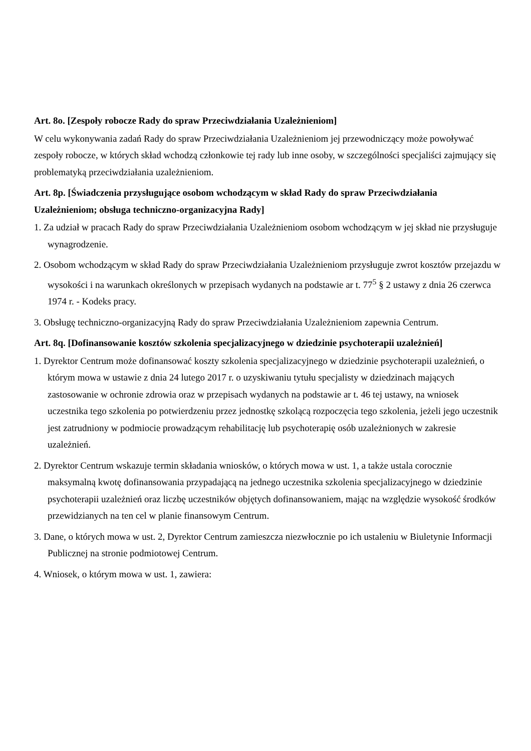Art. 8o. [Zespoły robocze Rady do spraw Przeciwdziałania Uzależnieniom]
W celu wykonywania zadań Rady do spraw Przeciwdziałania Uzależnieniom jej przewodniczący może powoływać zespoły robocze, w których skład wchodzą członkowie tej rady lub inne osoby, w szczególności specjaliści zajmujący się problematyką przeciwdziałania uzależnieniom.
Art. 8p. [Świadczenia przysługujące osobom wchodzącym w skład Rady do spraw Przeciwdziałania Uzależnieniom; obsługa techniczno-organizacyjna Rady]
1. Za udział w pracach Rady do spraw Przeciwdziałania Uzależnieniom osobom wchodzącym w jej skład nie przysługuje wynagrodzenie.
2. Osobom wchodzącym w skład Rady do spraw Przeciwdziałania Uzależnieniom przysługuje zwrot kosztów przejazdu w wysokości i na warunkach określonych w przepisach wydanych na podstawie ar t. 77<sup>5</sup> § 2 ustawy z dnia 26 czerwca 1974 r. - Kodeks pracy.
3. Obsługę techniczno-organizacyjną Rady do spraw Przeciwdziałania Uzależnieniom zapewnia Centrum.
Art. 8q. [Dofinansowanie kosztów szkolenia specjalizacyjnego w dziedzinie psychoterapii uzależnień]
1. Dyrektor Centrum może dofinansować koszty szkolenia specjalizacyjnego w dziedzinie psychoterapii uzależnień, o którym mowa w ustawie z dnia 24 lutego 2017 r. o uzyskiwaniu tytułu specjalisty w dziedzinach mających zastosowanie w ochronie zdrowia oraz w przepisach wydanych na podstawie ar t. 46 tej ustawy, na wniosek uczestnika tego szkolenia po potwierdzeniu przez jednostkę szkolącą rozpoczęcia tego szkolenia, jeżeli jego uczestnik jest zatrudniony w podmiocie prowadzącym rehabilitację lub psychoterapię osób uzależnionych w zakresie uzależnień.
2. Dyrektor Centrum wskazuje termin składania wniosków, o których mowa w ust. 1, a także ustala corocznie maksymalną kwotę dofinansowania przypadającą na jednego uczestnika szkolenia specjalizacyjnego w dziedzinie psychoterapii uzależnień oraz liczbę uczestników objętych dofinansowaniem, mając na względzie wysokość środków przewidzianych na ten cel w planie finansowym Centrum.
3. Dane, o których mowa w ust. 2, Dyrektor Centrum zamieszcza niezwłocznie po ich ustaleniu w Biuletynie Informacji Publicznej na stronie podmiotowej Centrum.
4. Wniosek, o którym mowa w ust. 1, zawiera: